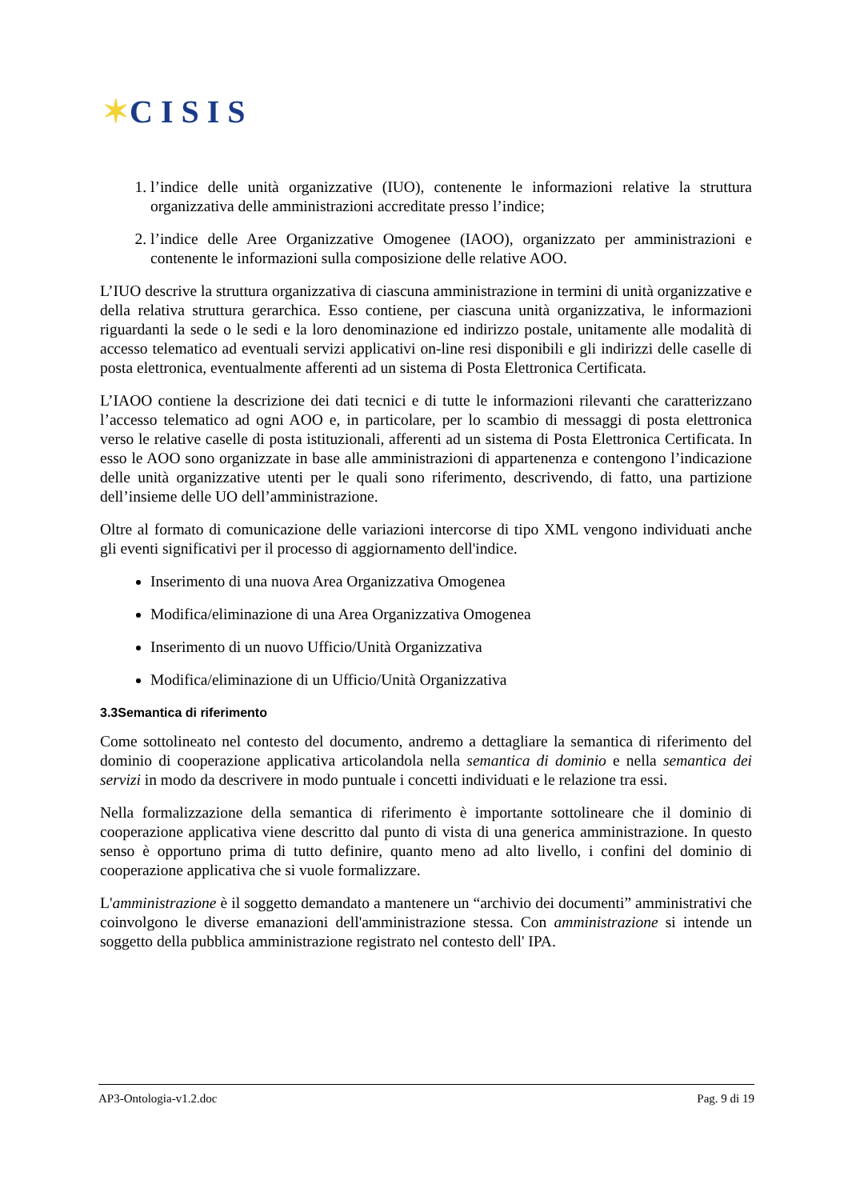✶C I S I S
1. l’indice delle unità organizzative (IUO), contenente le informazioni relative la struttura organizzativa delle amministrazioni accreditate presso l’indice;
2. l’indice delle Aree Organizzative Omogenee (IAOO), organizzato per amministrazioni e contenente le informazioni sulla composizione delle relative AOO.
L’IUO descrive la struttura organizzativa di ciascuna amministrazione in termini di unità organizzative e della relativa struttura gerarchica. Esso contiene, per ciascuna unità organizzativa, le informazioni riguardanti la sede o le sedi e la loro denominazione ed indirizzo postale, unitamente alle modalità di accesso telematico ad eventuali servizi applicativi on-line resi disponibili e gli indirizzi delle caselle di posta elettronica, eventualmente afferenti ad un sistema di Posta Elettronica Certificata.
L’IAOO contiene la descrizione dei dati tecnici e di tutte le informazioni rilevanti che caratterizzano l’accesso telematico ad ogni AOO e, in particolare, per lo scambio di messaggi di posta elettronica verso le relative caselle di posta istituzionali, afferenti ad un sistema di Posta Elettronica Certificata. In esso le AOO sono organizzate in base alle amministrazioni di appartenenza e contengono l’indicazione delle unità organizzative utenti per le quali sono riferimento, descrivendo, di fatto, una partizione dell’insieme delle UO dell’amministrazione.
Oltre al formato di comunicazione delle variazioni intercorse di tipo XML vengono individuati anche gli eventi significativi per il processo di aggiornamento dell'indice.
Inserimento di una nuova Area Organizzativa Omogenea
Modifica/eliminazione di una Area Organizzativa Omogenea
Inserimento di un nuovo Ufficio/Unità Organizzativa
Modifica/eliminazione di un Ufficio/Unità Organizzativa
3.3Semantica di riferimento
Come sottolineato nel contesto del documento, andremo a dettagliare la semantica di riferimento del dominio di cooperazione applicativa articolandola nella semantica di dominio e nella semantica dei servizi in modo da descrivere in modo puntuale i concetti individuati e le relazione tra essi.
Nella formalizzazione della semantica di riferimento è importante sottolineare che il dominio di cooperazione applicativa viene descritto dal punto di vista di una generica amministrazione. In questo senso è opportuno prima di tutto definire, quanto meno ad alto livello, i confini del dominio di cooperazione applicativa che si vuole formalizzare.
L'amministrazione è il soggetto demandato a mantenere un “archivio dei documenti” amministrativi che coinvolgono le diverse emanazioni dell'amministrazione stessa. Con amministrazione si intende un soggetto della pubblica amministrazione registrato nel contesto dell' IPA.
AP3-Ontologia-v1.2.doc Pag. 9 di 19